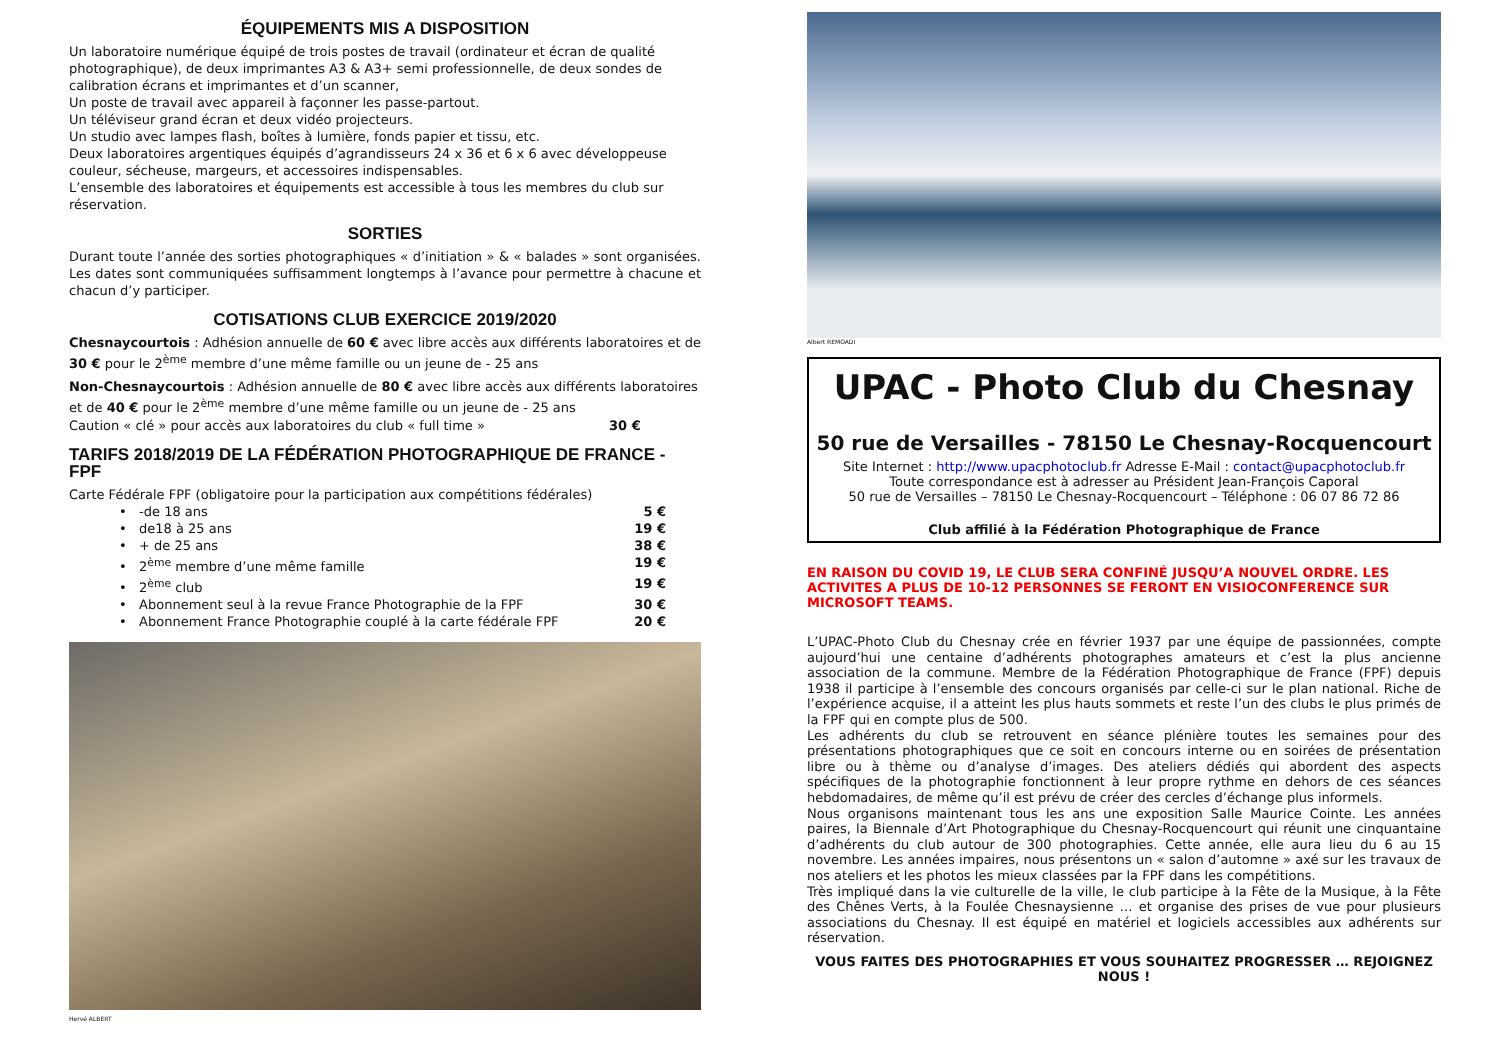ÉQUIPEMENTS MIS A DISPOSITION
Un laboratoire numérique équipé de trois postes de travail (ordinateur et écran de qualité photographique), de deux imprimantes A3 & A3+ semi professionnelle, de deux sondes de calibration écrans et imprimantes et d’un scanner,
Un poste de travail avec appareil à façonner les passe-partout.
Un téléviseur grand écran et deux vidéo projecteurs.
Un studio avec lampes flash, boîtes à lumière, fonds papier et tissu, etc.
Deux laboratoires argentiques équipés d’agrandisseurs 24 x 36 et 6 x 6 avec développeuse couleur, sécheuse, margeurs, et accessoires indispensables.
L’ensemble des laboratoires et équipements est accessible à tous les membres du club sur réservation.
SORTIES
Durant toute l’année des sorties photographiques « d’initiation » & « balades » sont organisées. Les dates sont communiquées suffisamment longtemps à l’avance pour permettre à chacune et chacun d’y participer.
COTISATIONS CLUB EXERCICE 2019/2020
Chesnaycourtois : Adhésion annuelle de 60 € avec libre accès aux différents laboratoires et de 30 € pour le 2<sup>ème</sup> membre d’une même famille ou un jeune de - 25 ans
Non-Chesnaycourtois : Adhésion annuelle de 80 € avec libre accès aux différents laboratoires et de 40 € pour le 2<sup>ème</sup> membre d’une même famille ou un jeune de - 25 ans
Caution « clé » pour accès aux laboratoires du club « full time » 30 €
TARIFS 2018/2019 DE LA FÉDÉRATION PHOTOGRAPHIQUE DE FRANCE - FPF
Carte Fédérale FPF (obligatoire pour la participation aux compétitions fédérales)
• -de 18 ans 5 €
• de18 à 25 ans 19 €
• + de 25 ans 38 €
• 2<sup>ème</sup> membre d’une même famille 19 €
• 2<sup>ème</sup> club 19 €
• Abonnement seul à la revue France Photographie de la FPF 30 €
• Abonnement France Photographie couplé à la carte fédérale FPF 20 €
Hervé ALBERT
Albert REMOADI
UPAC - Photo Club du Chesnay
50 rue de Versailles - 78150 Le Chesnay-Rocquencourt
Site Internet : http://www.upacphotoclub.fr Adresse E-Mail : contact@upacphotoclub.fr
Toute correspondance est à adresser au Président Jean-François Caporal
50 rue de Versailles – 78150 Le Chesnay-Rocquencourt – Téléphone : 06 07 86 72 86
Club affilié à la Fédération Photographique de France
EN RAISON DU COVID 19, LE CLUB SERA CONFINÉ JUSQU’A NOUVEL ORDRE. LES ACTIVITES A PLUS DE 10-12 PERSONNES SE FERONT EN VISIOCONFERENCE SUR MICROSOFT TEAMS.
L’UPAC-Photo Club du Chesnay crée en février 1937 par une équipe de passionnées, compte aujourd’hui une centaine d’adhérents photographes amateurs et c’est la plus ancienne association de la commune. Membre de la Fédération Photographique de France (FPF) depuis 1938 il participe à l’ensemble des concours organisés par celle-ci sur le plan national. Riche de l’expérience acquise, il a atteint les plus hauts sommets et reste l’un des clubs le plus primés de la FPF qui en compte plus de 500.
Les adhérents du club se retrouvent en séance plénière toutes les semaines pour des présentations photographiques que ce soit en concours interne ou en soirées de présentation libre ou à thème ou d’analyse d’images. Des ateliers dédiés qui abordent des aspects spécifiques de la photographie fonctionnent à leur propre rythme en dehors de ces séances hebdomadaires, de même qu’il est prévu de créer des cercles d’échange plus informels.
Nous organisons maintenant tous les ans une exposition Salle Maurice Cointe. Les années paires, la Biennale d’Art Photographique du Chesnay-Rocquencourt qui réunit une cinquantaine d’adhérents du club autour de 300 photographies. Cette année, elle aura lieu du 6 au 15 novembre. Les années impaires, nous présentons un « salon d’automne » axé sur les travaux de nos ateliers et les photos les mieux classées par la FPF dans les compétitions.
Très impliqué dans la vie culturelle de la ville, le club participe à la Fête de la Musique, à la Fête des Chênes Verts, à la Foulée Chesnaysienne … et organise des prises de vue pour plusieurs associations du Chesnay. Il est équipé en matériel et logiciels accessibles aux adhérents sur réservation.
VOUS FAITES DES PHOTOGRAPHIES ET VOUS SOUHAITEZ PROGRESSER … REJOIGNEZ NOUS !